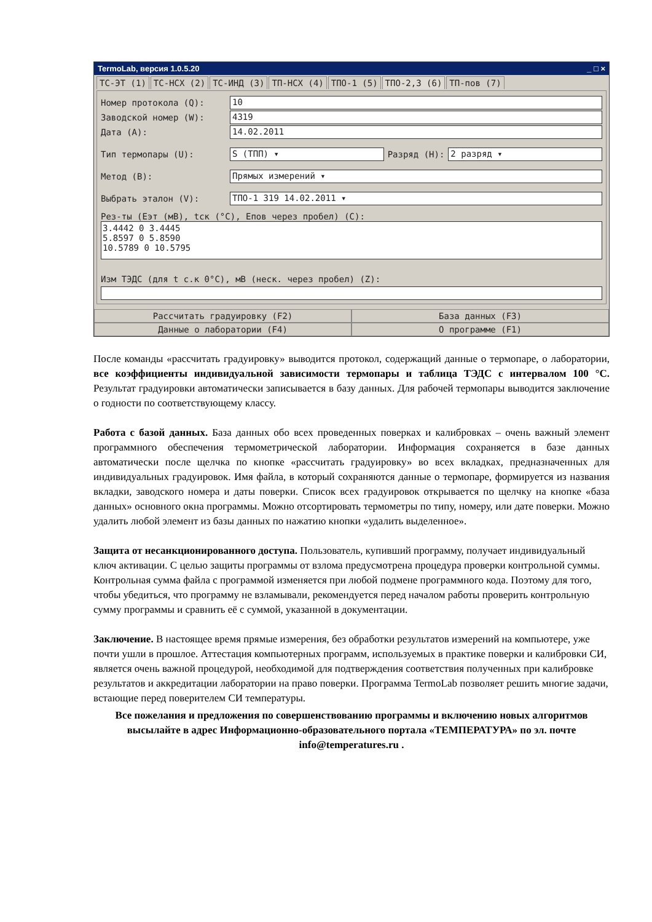TermoLab, версия 1.0.5.20 _ □ ×
ТС-ЭТ (1) ТС-НСХ (2) ТС-ИНД (3) ТП-НСХ (4) ТПО-1 (5) ТПО-2,3 (6) ТП-пов (7)
Номер протокола (Q): 10
Заводской номер (W): 4319
Дата (A): 14.02.2011
Тип термопары (U): S (ТПП) ▾ Разряд (H): 2 разряд ▾
Метод (B): Прямых измерений ▾
Выбрать эталон (V): ТПО-1 319 14.02.2011 ▾
Рез-ты (Еэт (мВ), tск (°С), Епов через пробел) (C):
3.4442 0 3.4445
5.8597 0 5.8590
10.5789 0 10.5795
Изм ТЭДС (для t с.к 0°С), мВ (неск. через пробел) (Z):
Рассчитать градуировку (F2)
База данных (F3)
Данные о лаборатории (F4)
О программе (F1)
После команды «рассчитать градуировку» выводится протокол, содержащий данные о термопаре, о лаборатории, все коэффициенты индивидуальной зависимости термопары и таблица ТЭДС с интервалом 100 °С. Результат градуировки автоматически записывается в базу данных. Для рабочей термопары выводится заключение о годности по соответствующему классу.
Работа с базой данных. База данных обо всех проведенных поверках и калибровках – очень важный элемент программного обеспечения термометрической лаборатории. Информация сохраняется в базе данных автоматически после щелчка по кнопке «рассчитать градуировку» во всех вкладках, предназначенных для индивидуальных градуировок. Имя файла, в который сохраняются данные о термопаре, формируется из названия вкладки, заводского номера и даты поверки. Список всех градуировок открывается по щелчку на кнопке «база данных» основного окна программы. Можно отсортировать термометры по типу, номеру, или дате поверки. Можно удалить любой элемент из базы данных по нажатию кнопки «удалить выделенное».
Защита от несанкционированного доступа. Пользователь, купивший программу, получает индивидуальный ключ активации. С целью защиты программы от взлома предусмотрена процедура проверки контрольной суммы. Контрольная сумма файла с программой изменяется при любой подмене программного кода. Поэтому для того, чтобы убедиться, что программу не взламывали, рекомендуется перед началом работы проверить контрольную сумму программы и сравнить её с суммой, указанной в документации.
Заключение. В настоящее время прямые измерения, без обработки результатов измерений на компьютере, уже почти ушли в прошлое. Аттестация компьютерных программ, используемых в практике поверки и калибровки СИ, является очень важной процедурой, необходимой для подтверждения соответствия полученных при калибровке результатов и аккредитации лаборатории на право поверки. Программа TermoLab позволяет решить многие задачи, встающие перед поверителем СИ температуры.
Все пожелания и предложения по совершенствованию программы и включению новых алгоритмов высылайте в адрес Информационно-образовательного портала «ТЕМПЕРАТУРА» по эл. почте info@temperatures.ru .